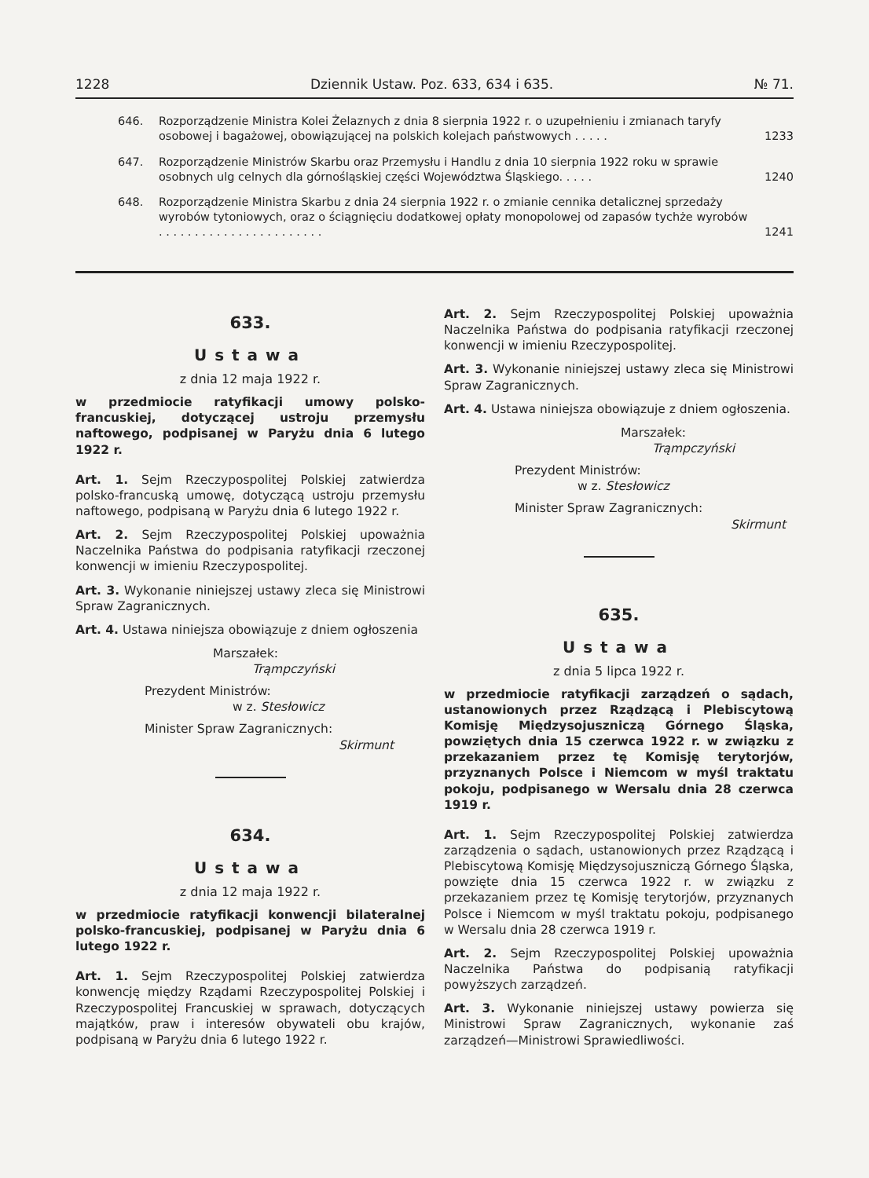1228 Dziennik Ustaw. Poz. 633, 634 i 635. № 71.
646. Rozporządzenie Ministra Kolei Żelaznych z dnia 8 sierpnia 1922 r. o uzupełnieniu i zmianach taryfy osobowej i bagażowej, obowiązującej na polskich kolejach państwowych . . . . . 1233
647. Rozporządzenie Ministrów Skarbu oraz Przemysłu i Handlu z dnia 10 sierpnia 1922 roku w sprawie osobnych ulg celnych dla górnośląskiej części Województwa Śląskiego. . . . . 1240
648. Rozporządzenie Ministra Skarbu z dnia 24 sierpnia 1922 r. o zmianie cennika detalicznej sprzedaży wyrobów tytoniowych, oraz o ściągnięciu dodatkowej opłaty monopolowej od zapasów tychże wyrobów . . . . . . . . . . . . . . . . . . . . . . . 1241
633.
Ustawa
z dnia 12 maja 1922 r.
w przedmiocie ratyfikacji umowy polsko-francuskiej, dotyczącej ustroju przemysłu naftowego, podpisanej w Paryżu dnia 6 lutego 1922 r.
Art. 1. Sejm Rzeczypospolitej Polskiej zatwierdza polsko-francuską umowę, dotyczącą ustroju przemysłu naftowego, podpisaną w Paryżu dnia 6 lutego 1922 r.
Art. 2. Sejm Rzeczypospolitej Polskiej upoważnia Naczelnika Państwa do podpisania ratyfikacji rzeczonej konwencji w imieniu Rzeczypospolitej.
Art. 3. Wykonanie niniejszej ustawy zleca się Ministrowi Spraw Zagranicznych.
Art. 4. Ustawa niniejsza obowiązuje z dniem ogłoszenia
Marszałek:
Trąmpczyński
Prezydent Ministrów:
w z. Stesłowicz
Minister Spraw Zagranicznych:
Skirmunt
634.
Ustawa
z dnia 12 maja 1922 r.
w przedmiocie ratyfikacji konwencji bilateralnej polsko-francuskiej, podpisanej w Paryżu dnia 6 lutego 1922 r.
Art. 1. Sejm Rzeczypospolitej Polskiej zatwierdza konwencję między Rządami Rzeczypospolitej Polskiej i Rzeczypospolitej Francuskiej w sprawach, dotyczących majątków, praw i interesów obywateli obu krajów, podpisaną w Paryżu dnia 6 lutego 1922 r.
Art. 2. Sejm Rzeczypospolitej Polskiej upoważnia Naczelnika Państwa do podpisania ratyfikacji rzeczonej konwencji w imieniu Rzeczypospolitej.
Art. 3. Wykonanie niniejszej ustawy zleca się Ministrowi Spraw Zagranicznych.
Art. 4. Ustawa niniejsza obowiązuje z dniem ogłoszenia.
Marszałek:
Trąmpczyński
Prezydent Ministrów:
w z. Stesłowicz
Minister Spraw Zagranicznych:
Skirmunt
635.
Ustawa
z dnia 5 lipca 1922 r.
w przedmiocie ratyfikacji zarządzeń o sądach, ustanowionych przez Rządzącą i Plebiscytową Komisję Międzysojuszniczą Górnego Śląska, powziętych dnia 15 czerwca 1922 r. w związku z przekazaniem przez tę Komisję terytorjów, przyznanych Polsce i Niemcom w myśl traktatu pokoju, podpisanego w Wersalu dnia 28 czerwca 1919 r.
Art. 1. Sejm Rzeczypospolitej Polskiej zatwierdza zarządzenia o sądach, ustanowionych przez Rządzącą i Plebiscytową Komisję Międzysojuszniczą Górnego Śląska, powzięte dnia 15 czerwca 1922 r. w związku z przekazaniem przez tę Komisję terytorjów, przyznanych Polsce i Niemcom w myśl traktatu pokoju, podpisanego w Wersalu dnia 28 czerwca 1919 r.
Art. 2. Sejm Rzeczypospolitej Polskiej upoważnia Naczelnika Państwa do podpisanią ratyfikacji powyższych zarządzeń.
Art. 3. Wykonanie niniejszej ustawy powierza się Ministrowi Spraw Zagranicznych, wykonanie zaś zarządzeń—Ministrowi Sprawiedliwości.